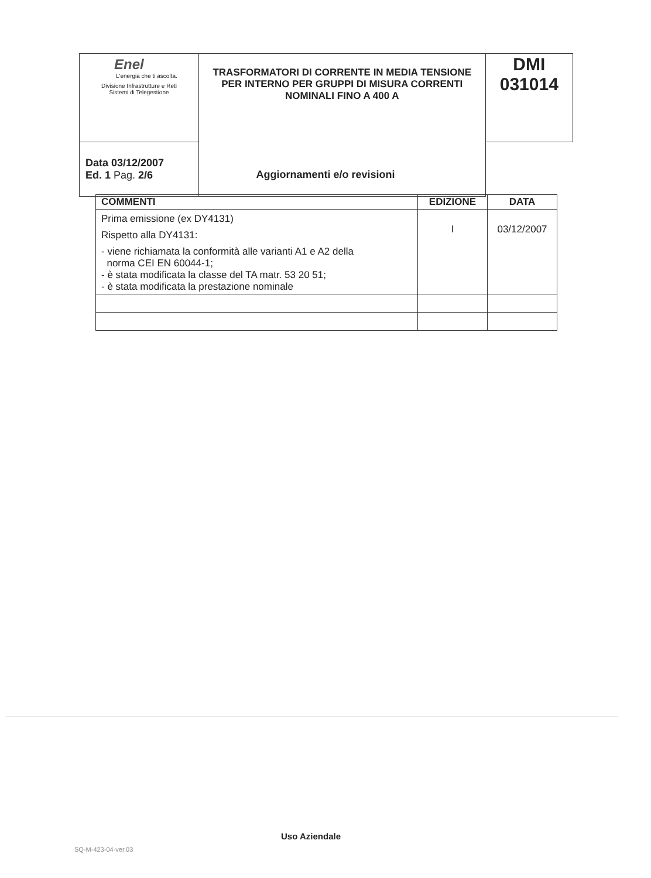| Enel L'energia che ti ascolta. Divisione Infrastrutture e Reti Sistemi di Telegestione | TRASFORMATORI DI CORRENTE IN MEDIA TENSIONE PER INTERNO PER GRUPPI DI MISURA CORRENTI NOMINALI FINO A 400 A | DMI 031014 |
| | | Data 03/12/2007 Ed. 1 Pag. 2/6 |
Aggiornamenti e/o revisioni
| COMMENTI | EDIZIONE | DATA |
| --- | --- | --- |
| Prima emissione (ex DY4131) Rispetto alla DY4131: - viene richiamata la conformità alle varianti A1 e A2 della norma CEI EN 60044-1; - è stata modificata la classe del TA matr. 53 20 51; - è stata modificata la prestazione nominale | I | 03/12/2007 |
Uso Aziendale
SQ-M-423-04-ver.03